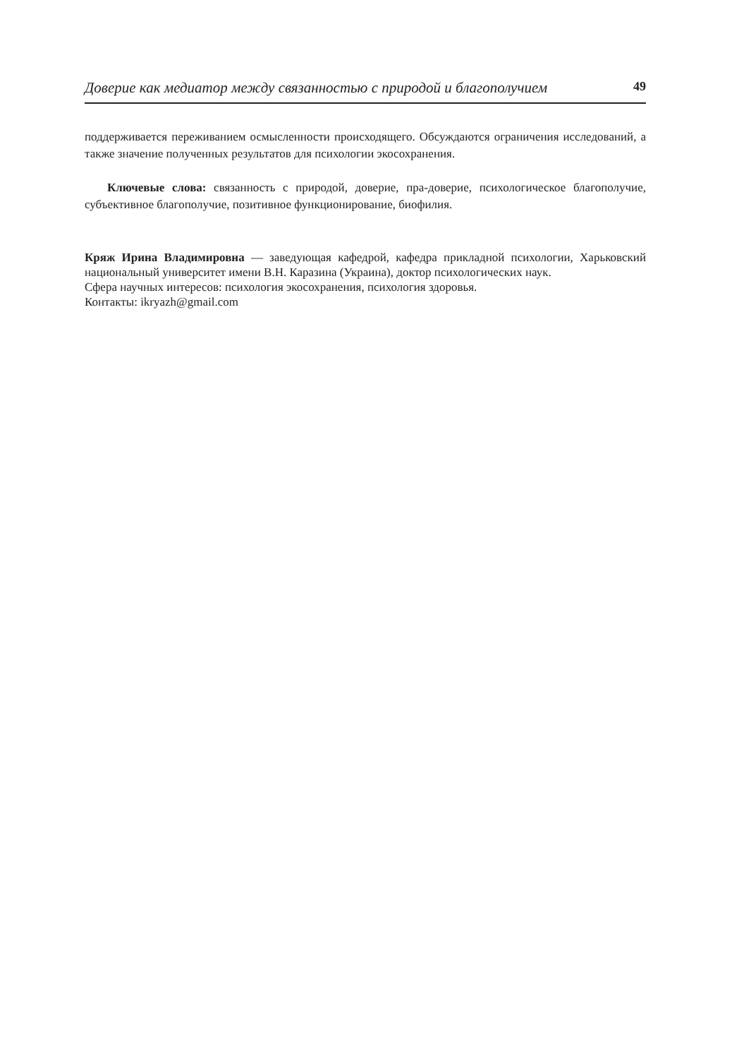Доверие как медиатор между связанностью с природой и благополучием 49
поддерживается переживанием осмысленности происходящего. Обсуждаются ограничения исследований, а также значение полученных результатов для психологии экосохранения.
Ключевые слова: связанность с природой, доверие, пра-доверие, психологическое благополучие, субъективное благополучие, позитивное функционирование, биофилия.
Кряж Ирина Владимировна — заведующая кафедрой, кафедра прикладной психологии, Харьковский национальный университет имени В.Н. Каразина (Украина), доктор психологических наук.
Сфера научных интересов: психология экосохранения, психология здоровья.
Контакты: ikryazh@gmail.com